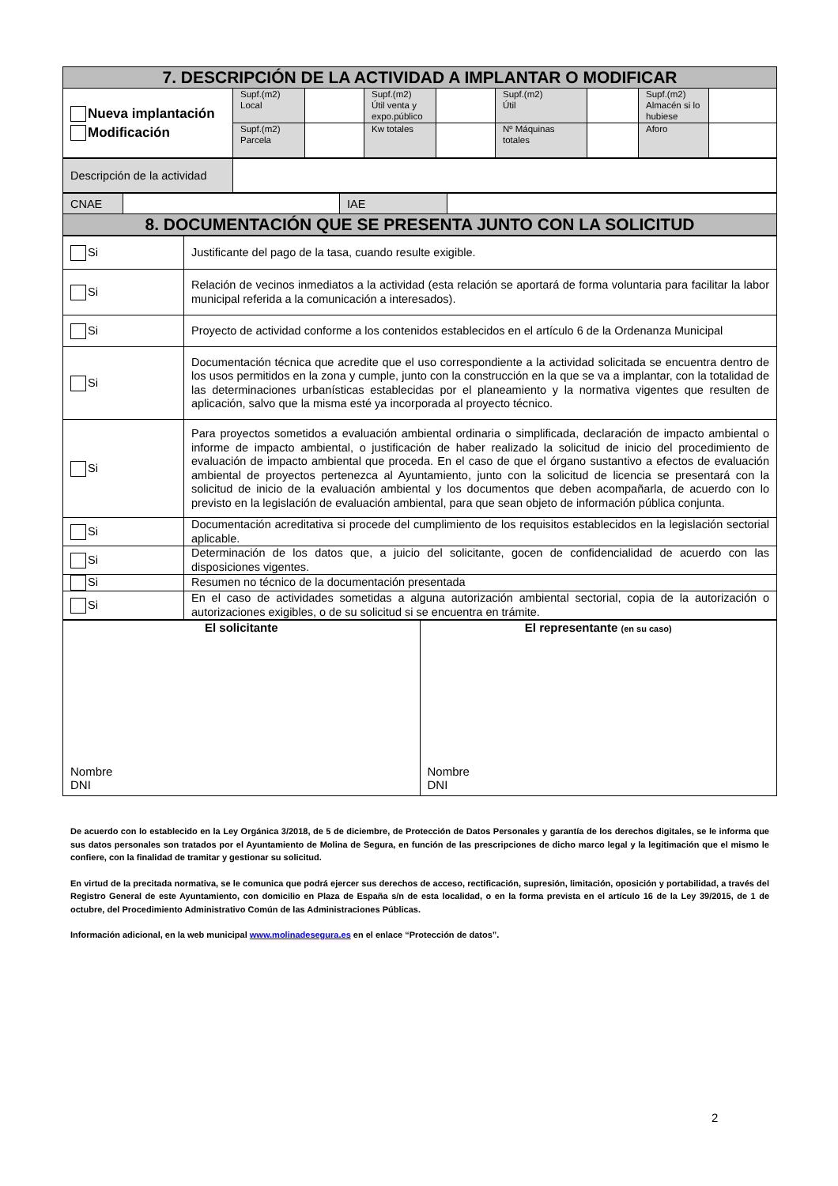| 7. DESCRIPCIÓN DE LA ACTIVIDAD A IMPLANTAR O MODIFICAR | | | | | | | | |
| Nueva implantación Modificación | Supf.(m2) Local | | Supf.(m2) Útil venta y expo.público | | Supf.(m2) Útil | | Supf.(m2) Almacén si lo hubiese | |
| | Supf.(m2) Parcela | | Kw totales | | Nº Máquinas totales | | Aforo | |
| Descripción de la actividad | |
| CNAE | | IAE | |
| 8. DOCUMENTACIÓN QUE SE PRESENTA JUNTO CON LA SOLICITUD | | | |
| Si | Justificante del pago de la tasa, cuando resulte exigible. |
| Si | Relación de vecinos inmediatos a la actividad (esta relación se aportará de forma voluntaria para facilitar la labor municipal referida a la comunicación a interesados). |
| Si | Proyecto de actividad conforme a los contenidos establecidos en el artículo 6 de la Ordenanza Municipal |
| Si | Documentación técnica que acredite que el uso correspondiente a la actividad solicitada se encuentra dentro de los usos permitidos en la zona y cumple, junto con la construcción en la que se va a implantar, con la totalidad de las determinaciones urbanísticas establecidas por el planeamiento y la normativa vigentes que resulten de aplicación, salvo que la misma esté ya incorporada al proyecto técnico. |
| Si | Para proyectos sometidos a evaluación ambiental ordinaria o simplificada, declaración de impacto ambiental o informe de impacto ambiental, o justificación de haber realizado la solicitud de inicio del procedimiento de evaluación de impacto ambiental que proceda. En el caso de que el órgano sustantivo a efectos de evaluación ambiental de proyectos pertenezca al Ayuntamiento, junto con la solicitud de licencia se presentará con la solicitud de inicio de la evaluación ambiental y los documentos que deben acompañarla, de acuerdo con lo previsto en la legislación de evaluación ambiental, para que sean objeto de información pública conjunta. |
| Si | Documentación acreditativa si procede del cumplimiento de los requisitos establecidos en la legislación sectorial aplicable. |
| Si | Determinación de los datos que, a juicio del solicitante, gocen de confidencialidad de acuerdo con las disposiciones vigentes. |
| Si | Resumen no técnico de la documentación presentada |
| Si | En el caso de actividades sometidas a alguna autorización ambiental sectorial, copia de la autorización o autorizaciones exigibles, o de su solicitud si se encuentra en trámite. |
| El solicitante Nombre DNI | El representante (en su caso) Nombre DNI |
De acuerdo con lo establecido en la Ley Orgánica 3/2018, de 5 de diciembre, de Protección de Datos Personales y garantía de los derechos digitales, se le informa que sus datos personales son tratados por el Ayuntamiento de Molina de Segura, en función de las prescripciones de dicho marco legal y la legitimación que el mismo le confiere, con la finalidad de tramitar y gestionar su solicitud.
En virtud de la precitada normativa, se le comunica que podrá ejercer sus derechos de acceso, rectificación, supresión, limitación, oposición y portabilidad, a través del Registro General de este Ayuntamiento, con domicilio en Plaza de España s/n de esta localidad, o en la forma prevista en el artículo 16 de la Ley 39/2015, de 1 de octubre, del Procedimiento Administrativo Común de las Administraciones Públicas.
Información adicional, en la web municipal www.molinadesegura.es en el enlace “Protección de datos”.
2